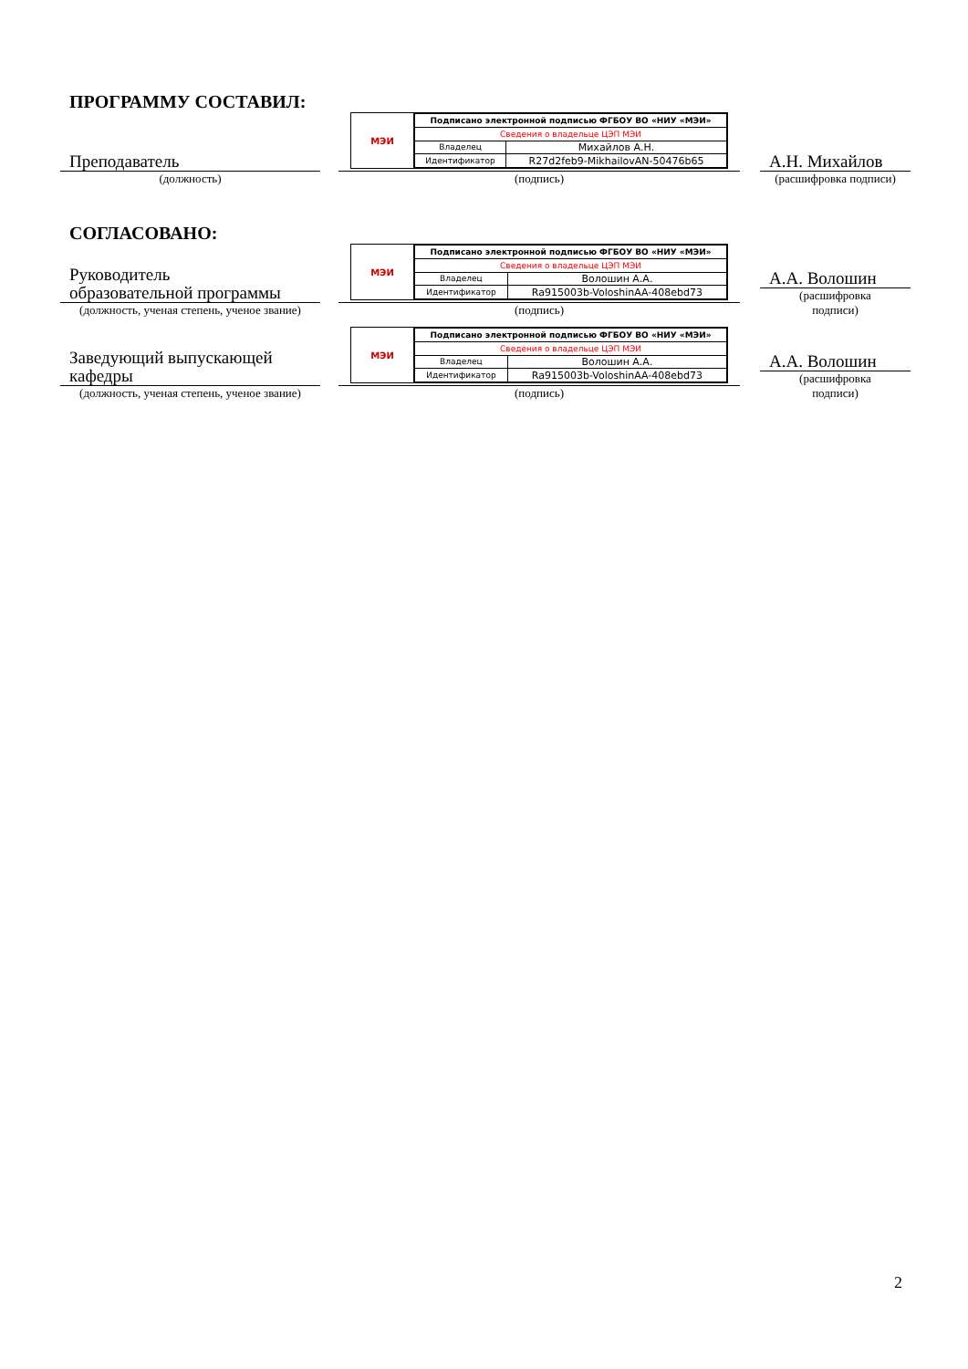ПРОГРАММУ СОСТАВИЛ:
Преподаватель
(должность)
МЭИ
| Подписано электронной подписью ФГБОУ ВО «НИУ «МЭИ» | |
| Сведения о владельце ЦЭП МЭИ | |
| Владелец | Михайлов А.Н. |
| Идентификатор | R27d2feb9-MikhailovAN-50476b65 |
(подпись)
А.Н. Михайлов
(расшифровка подписи)
СОГЛАСОВАНО:
Руководитель
образовательной программы
(должность, ученая степень, ученое звание)
МЭИ
| Подписано электронной подписью ФГБОУ ВО «НИУ «МЭИ» | |
| Сведения о владельце ЦЭП МЭИ | |
| Владелец | Волошин А.А. |
| Идентификатор | Ra915003b-VoloshinAA-408ebd73 |
(подпись)
А.А. Волошин
(расшифровка
подписи)
Заведующий выпускающей
кафедры
(должность, ученая степень, ученое звание)
МЭИ
| Подписано электронной подписью ФГБОУ ВО «НИУ «МЭИ» | |
| Сведения о владельце ЦЭП МЭИ | |
| Владелец | Волошин А.А. |
| Идентификатор | Ra915003b-VoloshinAA-408ebd73 |
(подпись)
А.А. Волошин
(расшифровка
подписи)
2